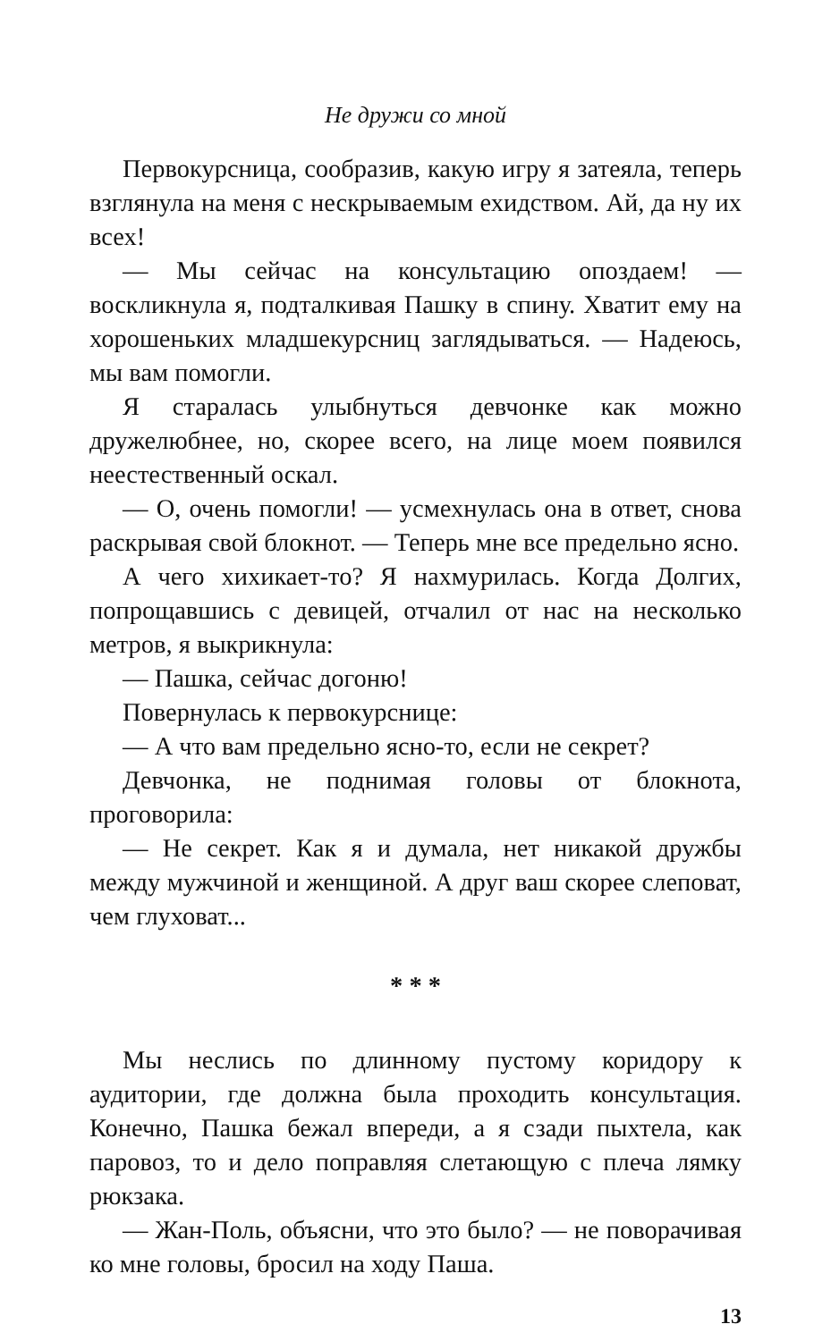Не дружи со мной
Первокурсница, сообразив, какую игру я затеяла, теперь взглянула на меня с нескрываемым ехидством. Ай, да ну их всех!
— Мы сейчас на консультацию опоздаем! — воскликнула я, подталкивая Пашку в спину. Хватит ему на хорошеньких младшекурсниц заглядываться. — Надеюсь, мы вам помогли.
Я старалась улыбнуться девчонке как можно дружелюбнее, но, скорее всего, на лице моем появился неестественный оскал.
— О, очень помогли! — усмехнулась она в ответ, снова раскрывая свой блокнот. — Теперь мне все предельно ясно.
А чего хихикает-то? Я нахмурилась. Когда Долгих, попрощавшись с девицей, отчалил от нас на несколько метров, я выкрикнула:
— Пашка, сейчас догоню!
Повернулась к первокурснице:
— А что вам предельно ясно-то, если не секрет?
Девчонка, не поднимая головы от блокнота, проговорила:
— Не секрет. Как я и думала, нет никакой дружбы между мужчиной и женщиной. А друг ваш скорее слеповат, чем глуховат...
* * *
Мы неслись по длинному пустому коридору к аудитории, где должна была проходить консультация. Конечно, Пашка бежал впереди, а я сзади пыхтела, как паровоз, то и дело поправляя слетающую с плеча лямку рюкзака.
— Жан-Поль, объясни, что это было? — не поворачивая ко мне головы, бросил на ходу Паша.
13